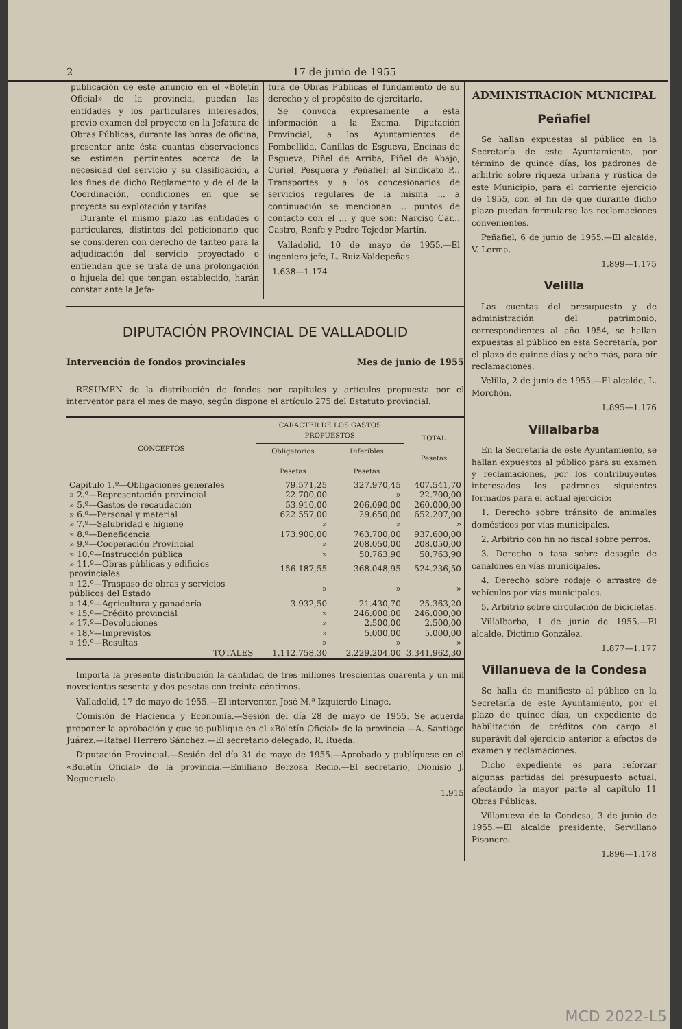2 17 de junio de 1955
publicación de este anuncio en el «Boletín Oficial» de la provincia, puedan las entidades y los particulares interesados, previo examen del proyecto en la Jefatura de Obras Públicas, durante las horas de oficina, presentar ante ésta cuantas observaciones se estimen pertinentes acerca de la necesidad del servicio y su clasificación, a los fines de dicho Reglamento y de el de la Coordinación, condiciones en que se proyecta su explotación y tarifas.
Durante el mismo plazo las entidades o particulares, distintos del peticionario que se consideren con derecho de tanteo para la adjudicación del servicio proyectado o entiendan que se trata de una prolongación o hijuela del que tengan establecido, harán constar ante la Jefa-
tura de Obras Públicas el fundamento de su derecho y el propósito de ejercitarlo.
Se convoca expresamente a esta información a la Excma. Diputación Provincial, a los Ayuntamientos de Fombellida, Canillas de Esgueva, Encinas de Esgueva, Piñel de Arriba, Piñel de Abajo, Curiel, Pesquera y Peñafiel; al Sindicato P... Transportes y a los concesionarios de servicios regulares de la misma ... a continuación se mencionan ... puntos de contacto con el ... y que son: Narciso Car... Castro, Renfe y Pedro Tejedor Martín.
Valladolid, 10 de mayo de 1955.—El ingeniero jefe, L. Ruiz-Valdepeñas.
1.638—1.174
DIPUTACIÓN PROVINCIAL DE VALLADOLID
Intervención de fondos provinciales Mes de junio de 1955
RESUMEN de la distribución de fondos por capítulos y artículos propuesta por el interventor para el mes de mayo, según dispone el artículo 275 del Estatuto provincial.
| CONCEPTOS | CARACTER DE LOS GASTOS PROPUESTOS | | TOTAL — Pesetas |
| --- | --- | --- | --- |
| | Obligatorios — Pesetas | Diferibles — Pesetas | |
| Capítulo 1.º—Obligaciones generales | 79.571,25 | 327.970,45 | 407.541,70 |
| » 2.º—Representación provincial | 22.700,00 | » | 22.700,00 |
| » 5.º—Gastos de recaudación | 53.910,00 | 206.090,00 | 260.000,00 |
| » 6.º—Personal y material | 622.557,00 | 29.650,00 | 652.207,00 |
| » 7.º—Salubridad e higiene | » | » | » |
| » 8.º—Beneficencia | 173.900,00 | 763.700,00 | 937.600,00 |
| » 9.º—Cooperación Provincial | » | 208.050,00 | 208.050,00 |
| » 10.º—Instrucción pública | » | 50.763,90 | 50.763,90 |
| » 11.º—Obras públicas y edificios provinciales | 156.187,55 | 368.048,95 | 524.236,50 |
| » 12.º—Traspaso de obras y servicios públicos del Estado | » | » | » |
| » 14.º—Agricultura y ganadería | 3.932,50 | 21.430,70 | 25.363,20 |
| » 15.º—Crédito provincial | » | 246.000,00 | 246.000,00 |
| » 17.º—Devoluciones | » | 2.500,00 | 2.500,00 |
| » 18.º—Imprevistos | » | 5.000,00 | 5.000,00 |
| » 19.º—Resultas | » | » | » |
| TOTALES | 1.112.758,30 | 2.229.204,00 | 3.341.962,30 |
Importa la presente distribución la cantidad de tres millones trescientas cuarenta y un mil novecientas sesenta y dos pesetas con treinta céntimos.
Valladolid, 17 de mayo de 1955.—El interventor, José M.ª Izquierdo Linage.
Comisión de Hacienda y Economía.—Sesión del día 28 de mayo de 1955. Se acuerda proponer la aprobación y que se publique en el «Boletín Oficial» de la provincia.—A. Santiago Juárez.—Rafael Herrero Sánchez.—El secretario delegado, R. Rueda.
Diputación Provincial.—Sesión del día 31 de mayo de 1955.—Aprobado y publíquese en el «Boletín Oficial» de la provincia.—Emiliano Berzosa Recio.—El secretario, Dionisio J. Negueruela.
1.915
ADMINISTRACION MUNICIPAL
Peñafiel
Se hallan expuestas al público en la Secretaría de este Ayuntamiento, por término de quince días, los padrones de arbitrio sobre riqueza urbana y rústica de este Municipio, para el corriente ejercicio de 1955, con el fin de que durante dicho plazo puedan formularse las reclamaciones convenientes.
Peñafiel, 6 de junio de 1955.—El alcalde, V. Lerma.
1.899—1.175
Velilla
Las cuentas del presupuesto y de administración del patrimonio, correspondientes al año 1954, se hallan expuestas al público en esta Secretaría, por el plazo de quince días y ocho más, para oír reclamaciones.
Velilla, 2 de junio de 1955.—El alcalde, L. Morchón.
1.895—1.176
Villalbarba
En la Secretaría de este Ayuntamiento, se hallan expuestos al público para su examen y reclamaciones, por los contribuyentes interesados los padrones siguientes formados para el actual ejercicio:
1. Derecho sobre tránsito de animales domésticos por vías municipales.
2. Arbitrio con fin no fiscal sobre perros.
3. Derecho o tasa sobre desagüe de canalones en vías municipales.
4. Derecho sobre rodaje o arrastre de vehículos por vías municipales.
5. Arbitrio sobre circulación de bicicletas.
Villalbarba, 1 de junio de 1955.—El alcalde, Dictinio González.
1.877—1.177
Villanueva de la Condesa
Se halla de manifiesto al público en la Secretaría de este Ayuntamiento, por el plazo de quince días, un expediente de habilitación de créditos con cargo al superávit del ejercicio anterior a efectos de examen y reclamaciones.
Dicho expediente es para reforzar algunas partidas del presupuesto actual, afectando la mayor parte al capítulo 11 Obras Públicas.
Villanueva de la Condesa, 3 de junio de 1955.—El alcalde presidente, Servillano Pisonero.
1.896—1.178
MCD 2022-L5